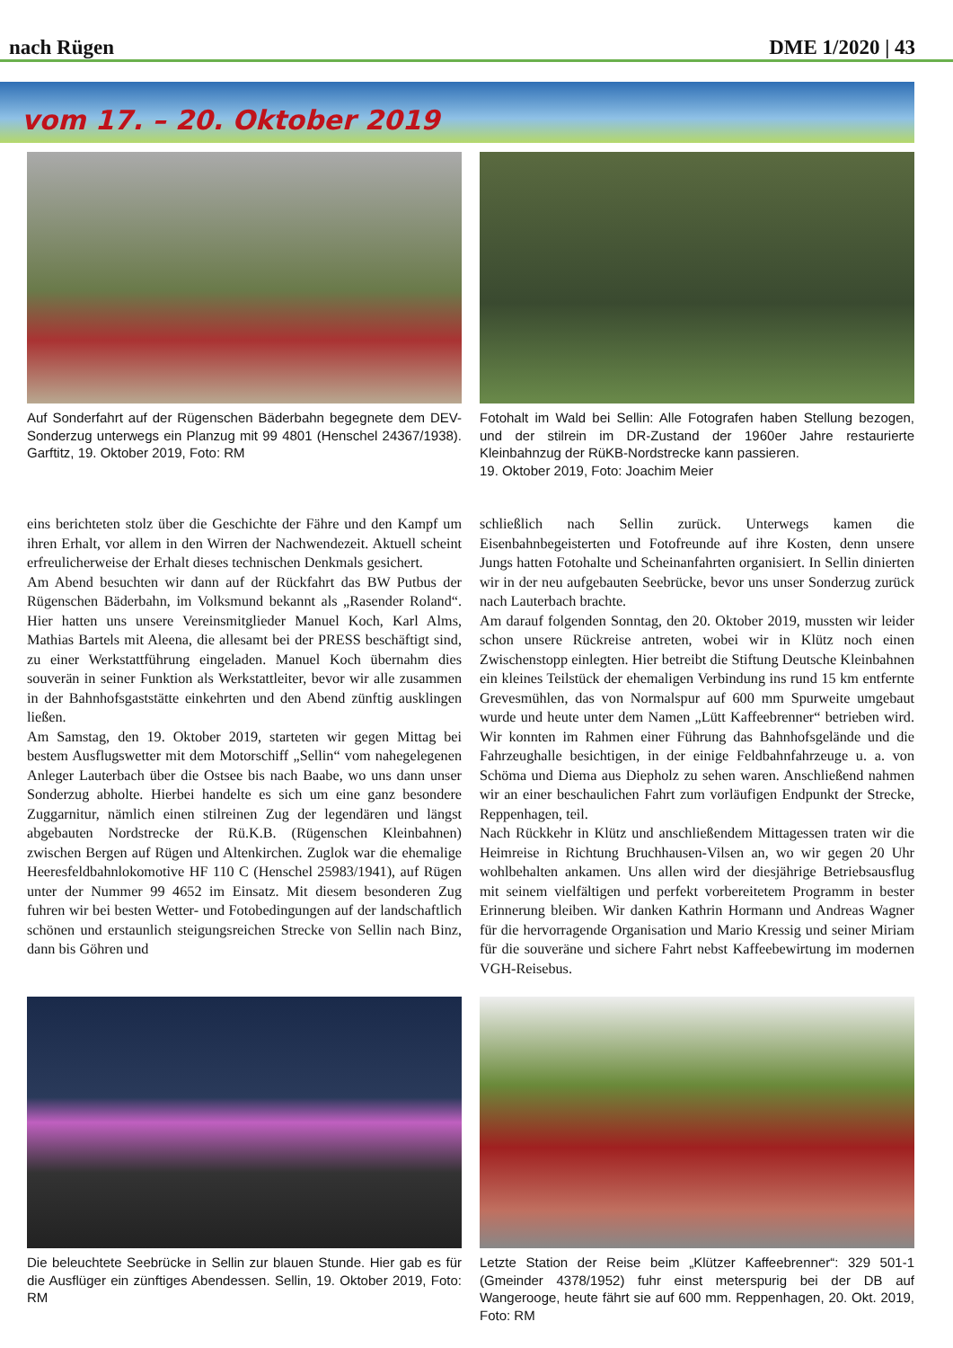nach Rügen DME 1/2020 | 43
vom 17. – 20. Oktober 2019
Auf Sonderfahrt auf der Rügenschen Bäderbahn begegnete dem DEV-Sonderzug unterwegs ein Planzug mit 99 4801 (Henschel 24367/1938). Garftitz, 19. Oktober 2019, Foto: RM
Fotohalt im Wald bei Sellin: Alle Fotografen haben Stellung bezogen, und der stilrein im DR-Zustand der 1960er Jahre restaurierte Kleinbahnzug der RüKB-Nordstrecke kann passieren.
19. Oktober 2019, Foto: Joachim Meier
eins berichteten stolz über die Geschichte der Fähre und den Kampf um ihren Erhalt, vor allem in den Wirren der Nachwendezeit. Aktuell scheint erfreulicherweise der Erhalt dieses technischen Denkmals gesichert.
Am Abend besuchten wir dann auf der Rückfahrt das BW Putbus der Rügenschen Bäderbahn, im Volksmund bekannt als „Rasender Roland“. Hier hatten uns unsere Vereinsmitglieder Manuel Koch, Karl Alms, Mathias Bartels mit Aleena, die allesamt bei der PRESS beschäftigt sind, zu einer Werkstattführung eingeladen. Manuel Koch übernahm dies souverän in seiner Funktion als Werkstattleiter, bevor wir alle zusammen in der Bahnhofsgaststätte einkehrten und den Abend zünftig ausklingen ließen.
Am Samstag, den 19. Oktober 2019, starteten wir gegen Mittag bei bestem Ausflugswetter mit dem Motorschiff „Sellin“ vom nahegelegenen Anleger Lauterbach über die Ostsee bis nach Baabe, wo uns dann unser Sonderzug abholte. Hierbei handelte es sich um eine ganz besondere Zuggarnitur, nämlich einen stilreinen Zug der legendären und längst abgebauten Nordstrecke der Rü.K.B. (Rügenschen Kleinbahnen) zwischen Bergen auf Rügen und Altenkirchen. Zuglok war die ehemalige Heeresfeldbahnlokomotive HF 110 C (Henschel 25983/1941), auf Rügen unter der Nummer 99 4652 im Einsatz. Mit diesem besonderen Zug fuhren wir bei besten Wetter- und Fotobedingungen auf der landschaftlich schönen und erstaunlich steigungsreichen Strecke von Sellin nach Binz, dann bis Göhren und
schließlich nach Sellin zurück. Unterwegs kamen die Eisenbahnbegeisterten und Fotofreunde auf ihre Kosten, denn unsere Jungs hatten Fotohalte und Scheinanfahrten organisiert. In Sellin dinierten wir in der neu aufgebauten Seebrücke, bevor uns unser Sonderzug zurück nach Lauterbach brachte.
Am darauf folgenden Sonntag, den 20. Oktober 2019, mussten wir leider schon unsere Rückreise antreten, wobei wir in Klütz noch einen Zwischenstopp einlegten. Hier betreibt die Stiftung Deutsche Kleinbahnen ein kleines Teilstück der ehemaligen Verbindung ins rund 15 km entfernte Grevesmühlen, das von Normalspur auf 600 mm Spurweite umgebaut wurde und heute unter dem Namen „Lütt Kaffeebrenner“ betrieben wird. Wir konnten im Rahmen einer Führung das Bahnhofsgelände und die Fahrzeughalle besichtigen, in der einige Feldbahnfahrzeuge u. a. von Schöma und Diema aus Diepholz zu sehen waren. Anschließend nahmen wir an einer beschaulichen Fahrt zum vorläufigen Endpunkt der Strecke, Reppenhagen, teil.
Nach Rückkehr in Klütz und anschließendem Mittagessen traten wir die Heimreise in Richtung Bruchhausen-Vilsen an, wo wir gegen 20 Uhr wohlbehalten ankamen. Uns allen wird der diesjährige Betriebsausflug mit seinem vielfältigen und perfekt vorbereitetem Programm in bester Erinnerung bleiben. Wir danken Kathrin Hormann und Andreas Wagner für die hervorragende Organisation und Mario Kressig und seiner Miriam für die souveräne und sichere Fahrt nebst Kaffeebewirtung im modernen VGH-Reisebus.
Die beleuchtete Seebrücke in Sellin zur blauen Stunde. Hier gab es für die Ausflüger ein zünftiges Abendessen. Sellin, 19. Oktober 2019, Foto: RM
Letzte Station der Reise beim „Klützer Kaffeebrenner“: 329 501-1 (Gmeinder 4378/1952) fuhr einst meterspurig bei der DB auf Wangerooge, heute fährt sie auf 600 mm. Reppenhagen, 20. Okt. 2019, Foto: RM